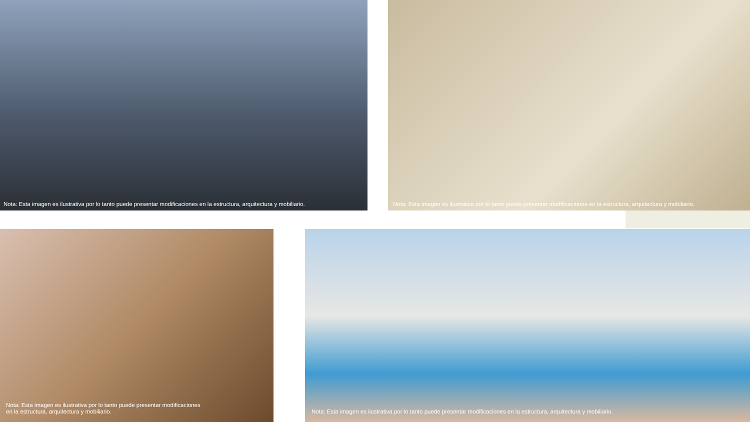Nota: Esta imagen es ilustrativa por lo tanto puede presentar modificaciones en la estructura, arquitectura y mobiliario.
Nota: Esta imagen es ilustrativa por lo tanto puede presentar modificaciones en la estructura, arquitectura y mobiliario.
Nota: Esta imagen es ilustrativa por lo tanto puede presentar modificaciones
en la estructura, arquitectura y mobiliario.
Nota: Esta imagen es ilustrativa por lo tanto puede presentar modificaciones en la estructura, arquitectura y mobiliario.